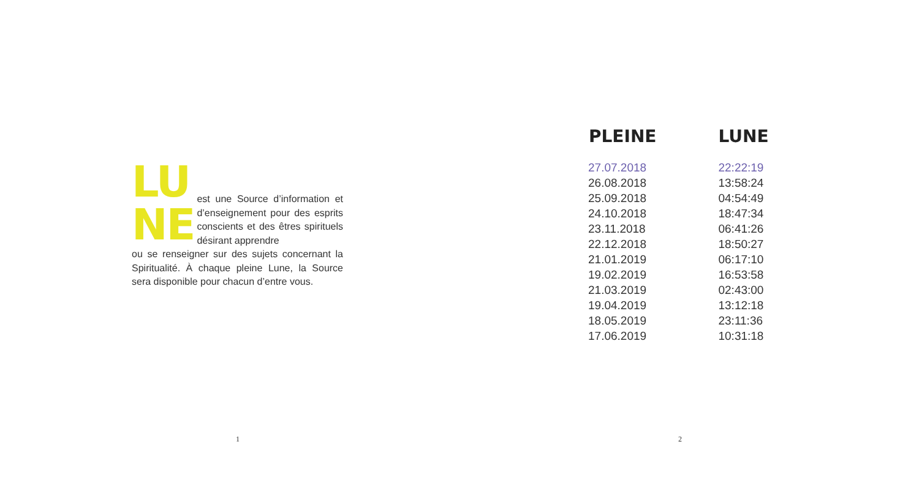LU
NE
est une Source d’information et d’enseignement pour des esprits conscients et des êtres spirituels désirant apprendre
ou se renseigner sur des sujets concernant la Spiritualité. À chaque pleine Lune, la Source sera disponible pour chacun d’entre vous.
| PLEINE | LUNE |
| --- | --- |
| 27.07.2018 | 22:22:19 |
| 26.08.2018 | 13:58:24 |
| 25.09.2018 | 04:54:49 |
| 24.10.2018 | 18:47:34 |
| 23.11.2018 | 06:41:26 |
| 22.12.2018 | 18:50:27 |
| 21.01.2019 | 06:17:10 |
| 19.02.2019 | 16:53:58 |
| 21.03.2019 | 02:43:00 |
| 19.04.2019 | 13:12:18 |
| 18.05.2019 | 23:11:36 |
| 17.06.2019 | 10:31:18 |
1 2